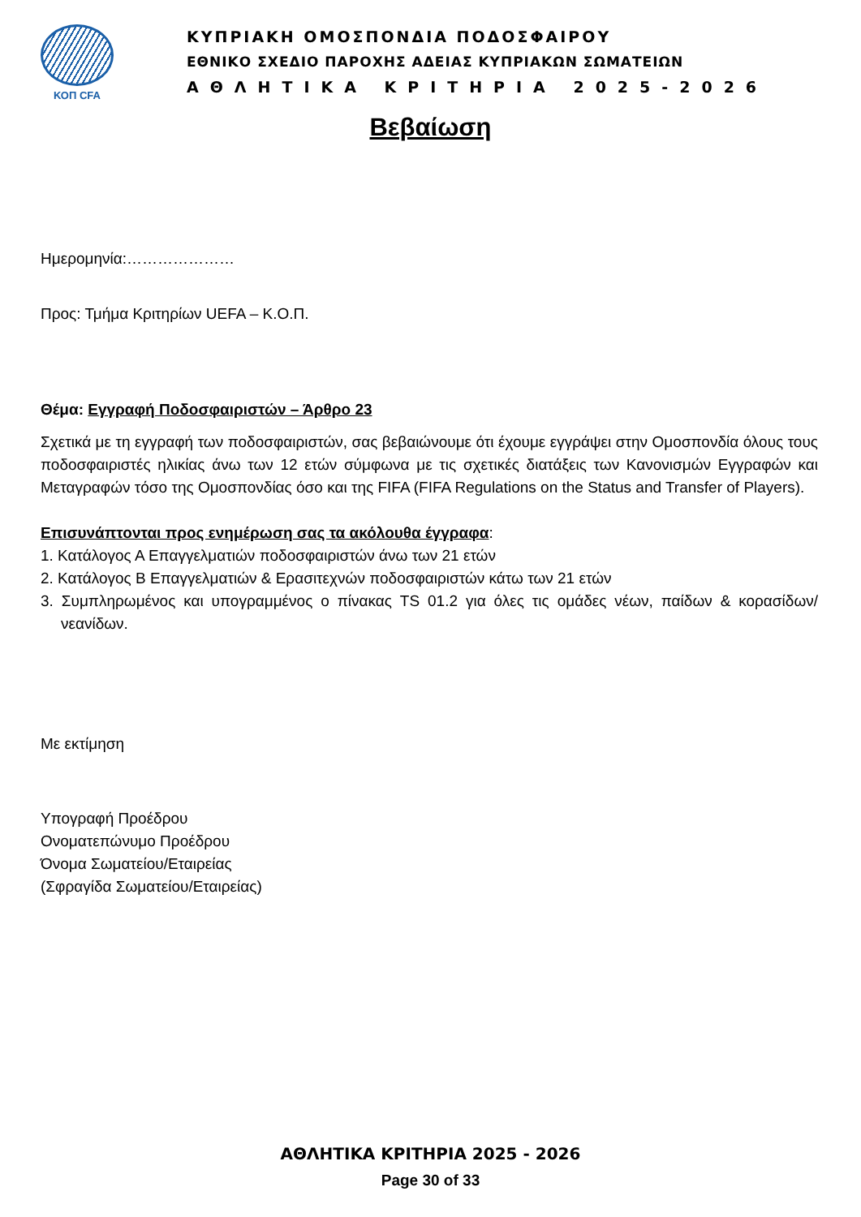ΚΟΠ CFA
ΚΥΠΡΙΑΚΗ ΟΜΟΣΠΟΝΔΙΑ ΠΟΔΟΣΦΑΙΡΟΥ
ΕΘΝΙΚΟ ΣΧΕΔΙΟ ΠΑΡΟΧΗΣ ΑΔΕΙΑΣ ΚΥΠΡΙΑΚΩΝ ΣΩΜΑΤΕΙΩΝ
ΑΘΛΗΤΙΚΑ ΚΡΙΤΗΡΙΑ 2025-2026
Βεβαίωση
Ημερομηνία:…………………
Προς: Τμήμα Κριτηρίων UEFA – Κ.Ο.Π.
Θέμα: Εγγραφή Ποδοσφαιριστών – Άρθρο 23
Σχετικά με τη εγγραφή των ποδοσφαιριστών, σας βεβαιώνουμε ότι έχουμε εγγράψει στην Ομοσπονδία όλους τους ποδοσφαιριστές ηλικίας άνω των 12 ετών σύμφωνα με τις σχετικές διατάξεις των Κανονισμών Εγγραφών και Μεταγραφών τόσο της Ομοσπονδίας όσο και της FIFA (FIFA Regulations on the Status and Transfer of Players).
Επισυνάπτονται προς ενημέρωση σας τα ακόλουθα έγγραφα:
1. Κατάλογος Α Επαγγελματιών ποδοσφαιριστών άνω των 21 ετών
2. Κατάλογος Β Επαγγελματιών & Ερασιτεχνών ποδοσφαιριστών κάτω των 21 ετών
3. Συμπληρωμένος και υπογραμμένος ο πίνακας TS 01.2 για όλες τις ομάδες νέων, παίδων & κορασίδων/νεανίδων.
Με εκτίμηση
Υπογραφή Προέδρου
Ονοματεπώνυμο Προέδρου
Όνομα Σωματείου/Εταιρείας
(Σφραγίδα Σωματείου/Εταιρείας)
ΑΘΛΗΤΙΚΑ ΚΡΙΤΗΡΙΑ 2025 - 2026
Page 30 of 33